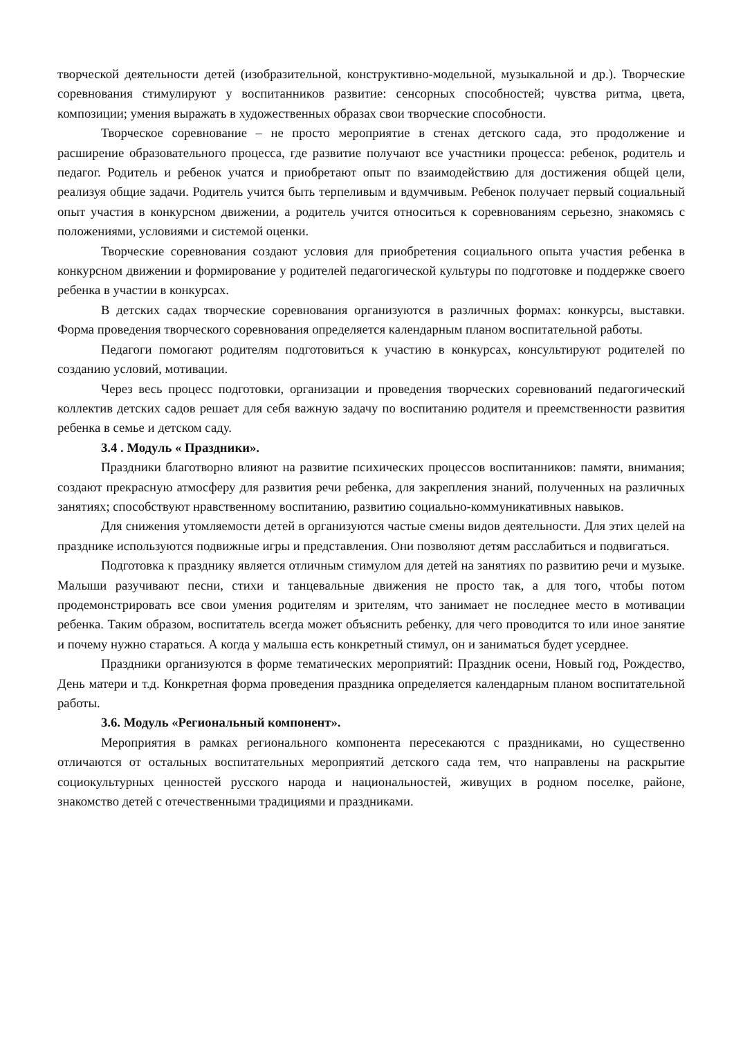творческой деятельности детей (изобразительной, конструктивно-модельной, музыкальной и др.). Творческие соревнования стимулируют у воспитанников развитие: сенсорных способностей; чувства ритма, цвета, композиции; умения выражать в художественных образах свои творческие способности.
Творческое соревнование – не просто мероприятие в стенах детского сада, это продолжение и расширение образовательного процесса, где развитие получают все участники процесса: ребенок, родитель и педагог. Родитель и ребенок учатся и приобретают опыт по взаимодействию для достижения общей цели, реализуя общие задачи. Родитель учится быть терпеливым и вдумчивым. Ребенок получает первый социальный опыт участия в конкурсном движении, а родитель учится относиться к соревнованиям серьезно, знакомясь с положениями, условиями и системой оценки.
Творческие соревнования создают условия для приобретения социального опыта участия ребенка в конкурсном движении и формирование у родителей педагогической культуры по подготовке и поддержке своего ребенка в участии в конкурсах.
В детских садах творческие соревнования организуются в различных формах: конкурсы, выставки. Форма проведения творческого соревнования определяется календарным планом воспитательной работы.
Педагоги помогают родителям подготовиться к участию в конкурсах, консультируют родителей по созданию условий, мотивации.
Через весь процесс подготовки, организации и проведения творческих соревнований педагогический коллектив детских садов решает для себя важную задачу по воспитанию родителя и преемственности развития ребенка в семье и детском саду.
3.4 . Модуль « Праздники».
Праздники благотворно влияют на развитие психических процессов воспитанников: памяти, внимания; создают прекрасную атмосферу для развития речи ребенка, для закрепления знаний, полученных на различных занятиях; способствуют нравственному воспитанию, развитию социально-коммуникативных навыков.
Для снижения утомляемости детей в организуются частые смены видов деятельности. Для этих целей на празднике используются подвижные игры и представления. Они позволяют детям расслабиться и подвигаться.
Подготовка к празднику является отличным стимулом для детей на занятиях по развитию речи и музыке. Малыши разучивают песни, стихи и танцевальные движения не просто так, а для того, чтобы потом продемонстрировать все свои умения родителям и зрителям, что занимает не последнее место в мотивации ребенка. Таким образом, воспитатель всегда может объяснить ребенку, для чего проводится то или иное занятие и почему нужно стараться. А когда у малыша есть конкретный стимул, он и заниматься будет усерднее.
Праздники организуются в форме тематических мероприятий: Праздник осени, Новый год, Рождество, День матери и т.д. Конкретная форма проведения праздника определяется календарным планом воспитательной работы.
3.6. Модуль «Региональный компонент».
Мероприятия в рамках регионального компонента пересекаются с праздниками, но существенно отличаются от остальных воспитательных мероприятий детского сада тем, что направлены на раскрытие социокультурных ценностей русского народа и национальностей, живущих в родном поселке, районе, знакомство детей с отечественными традициями и праздниками.